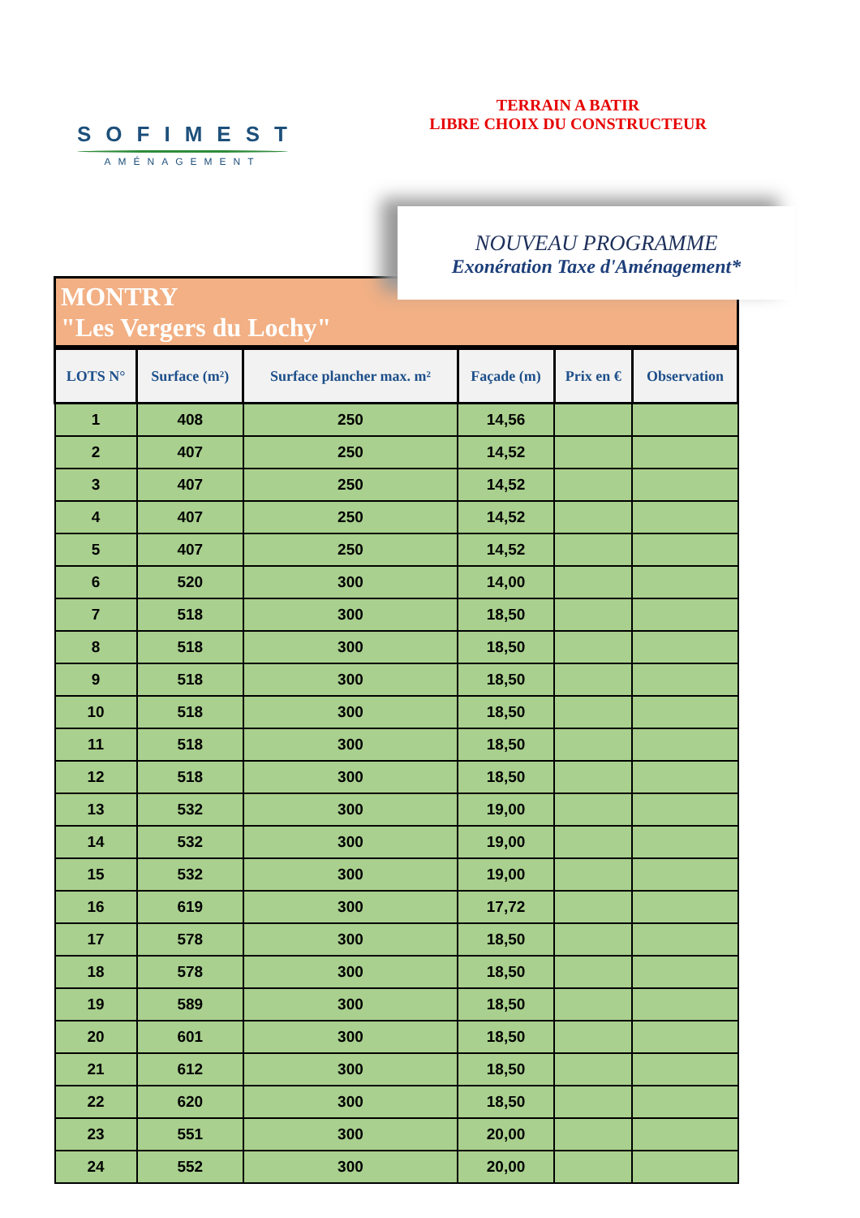SOFIMEST
AMÉNAGEMENT
TERRAIN A BATIR
LIBRE CHOIX DU CONSTRUCTEUR
NOUVEAU PROGRAMME
Exonération Taxe d'Aménagement*
MONTRY
"Les Vergers du Lochy"
| LOTS N° | Surface (m²) | Surface plancher max. m² | Façade (m) | Prix en € | Observation |
| --- | --- | --- | --- | --- | --- |
| 1 | 408 | 250 | 14,56 | | |
| 2 | 407 | 250 | 14,52 | | |
| 3 | 407 | 250 | 14,52 | | |
| 4 | 407 | 250 | 14,52 | | |
| 5 | 407 | 250 | 14,52 | | |
| 6 | 520 | 300 | 14,00 | | |
| 7 | 518 | 300 | 18,50 | | |
| 8 | 518 | 300 | 18,50 | | |
| 9 | 518 | 300 | 18,50 | | |
| 10 | 518 | 300 | 18,50 | | |
| 11 | 518 | 300 | 18,50 | | |
| 12 | 518 | 300 | 18,50 | | |
| 13 | 532 | 300 | 19,00 | | |
| 14 | 532 | 300 | 19,00 | | |
| 15 | 532 | 300 | 19,00 | | |
| 16 | 619 | 300 | 17,72 | | |
| 17 | 578 | 300 | 18,50 | | |
| 18 | 578 | 300 | 18,50 | | |
| 19 | 589 | 300 | 18,50 | | |
| 20 | 601 | 300 | 18,50 | | |
| 21 | 612 | 300 | 18,50 | | |
| 22 | 620 | 300 | 18,50 | | |
| 23 | 551 | 300 | 20,00 | | |
| 24 | 552 | 300 | 20,00 | | |